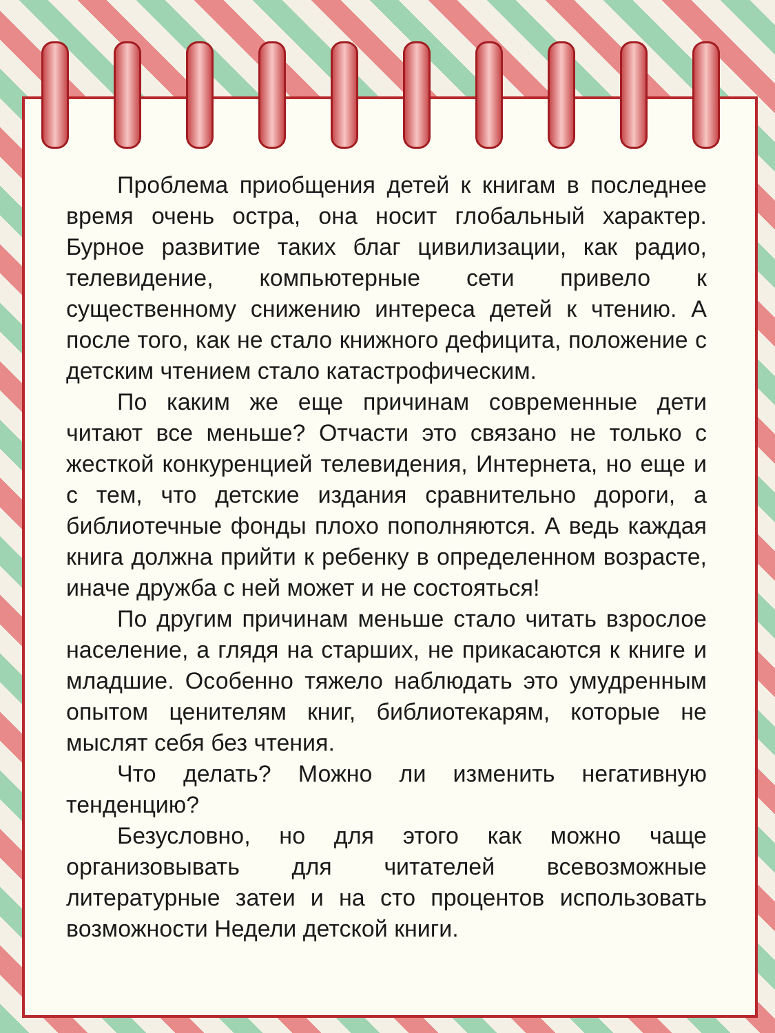Проблема приобщения детей к книгам в последнее время очень остра, она носит глобальный характер. Бурное развитие таких благ цивилизации, как радио, телевидение, компьютерные сети привело к существенному снижению интереса детей к чтению. А после того, как не стало книжного дефицита, положение с детским чтением стало катастрофическим.
По каким же еще причинам современные дети читают все меньше? Отчасти это связано не только с жесткой конкуренцией телевидения, Интернета, но еще и с тем, что детские издания сравнительно дороги, а библиотечные фонды плохо пополняются. А ведь каждая книга должна прийти к ребенку в определенном возрасте, иначе дружба с ней может и не состояться!
По другим причинам меньше стало читать взрослое население, а глядя на старших, не прикасаются к книге и младшие. Особенно тяжело наблюдать это умудренным опытом ценителям книг, библиотекарям, которые не мыслят себя без чтения.
Что делать? Можно ли изменить негативную тенденцию?
Безусловно, но для этого как можно чаще организовывать для читателей всевозможные литературные затеи и на сто процентов использовать возможности Недели детской книги.